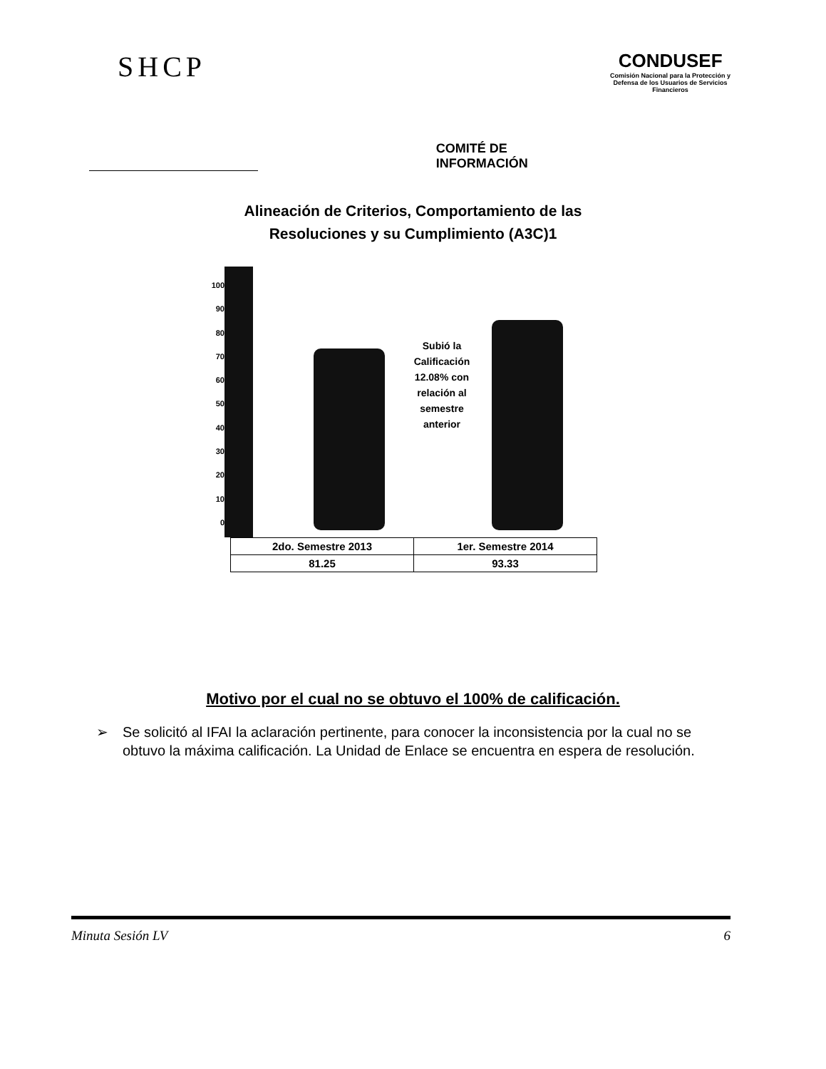SHCP
COMITÉ DE INFORMACIÓN
CONDUSEF
Comisión Nacional para la Protección y Defensa de los Usuarios de Servicios Financieros
Alineación de Criterios, Comportamiento de las
Resoluciones y su Cumplimiento (A3C)1
100
90
80
70
60
50
40
30
20
10
0
Subió la Calificación 12.08% con relación al semestre anterior
| 2do. Semestre 2013 | 1er. Semestre 2014 |
| 81.25 | 93.33 |
Motivo por el cual no se obtuvo el 100% de calificación.
➢ Se solicitó al IFAI la aclaración pertinente, para conocer la inconsistencia por la cual no se obtuvo la máxima calificación. La Unidad de Enlace se encuentra en espera de resolución.
Minuta Sesión LV 6